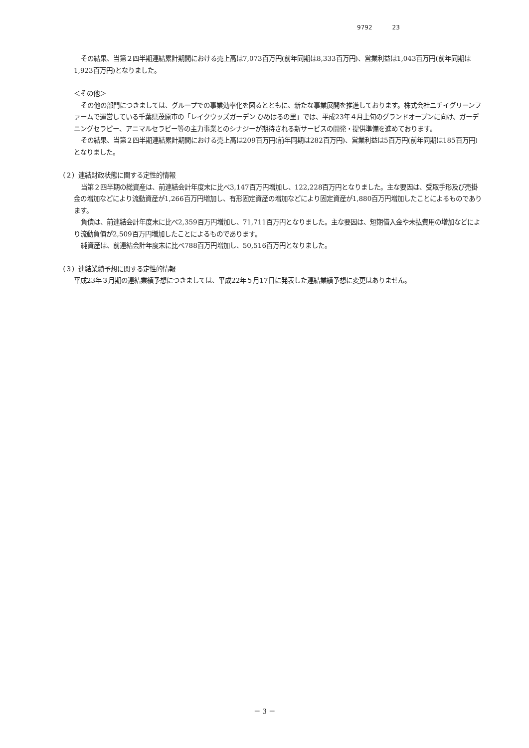9792 23
その結果、当第２四半期連結累計期間における売上高は7,073百万円(前年同期は8,333百万円)、営業利益は1,043百万円(前年同期は1,923百万円)となりました。
＜その他＞
その他の部門につきましては、グループでの事業効率化を図るとともに、新たな事業展開を推進しております。株式会社ニチイグリーンファームで運営している千葉県茂原市の「レイクウッズガーデン ひめはるの里」では、平成23年４月上旬のグランドオープンに向け、ガーデニングセラピー、アニマルセラピー等の主力事業とのシナジーが期待される新サービスの開発・提供準備を進めております。
その結果、当第２四半期連結累計期間における売上高は209百万円(前年同期は282百万円)、営業利益は5百万円(前年同期は185百万円)となりました。
（２）連結財政状態に関する定性的情報
当第２四半期の総資産は、前連結会計年度末に比べ3,147百万円増加し、122,228百万円となりました。主な要因は、受取手形及び売掛金の増加などにより流動資産が1,266百万円増加し、有形固定資産の増加などにより固定資産が1,880百万円増加したことによるものであります。
負債は、前連結会計年度末に比べ2,359百万円増加し、71,711百万円となりました。主な要因は、短期借入金や未払費用の増加などにより流動負債が2,509百万円増加したことによるものであります。
純資産は、前連結会計年度末に比べ788百万円増加し、50,516百万円となりました。
（３）連結業績予想に関する定性的情報
平成23年３月期の連結業績予想につきましては、平成22年５月17日に発表した連結業績予想に変更はありません。
－ 3 －